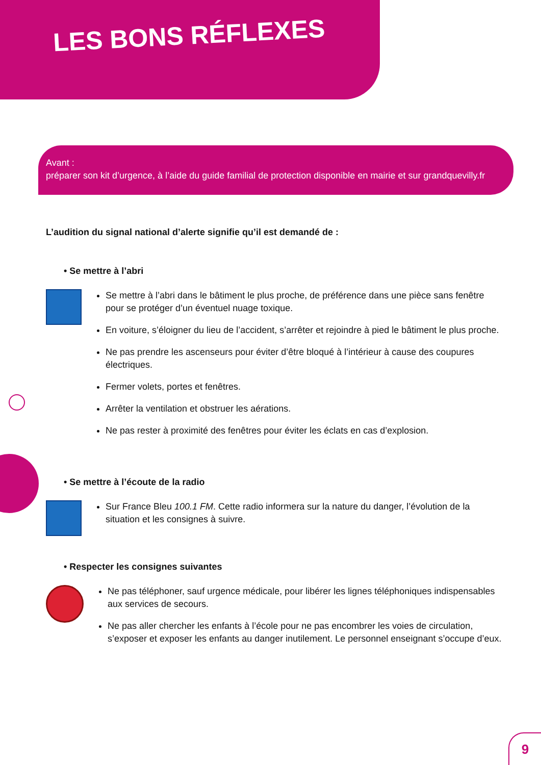LES BONS RÉFLEXES
Avant :
préparer son kit d’urgence, à l’aide du guide familial de protection disponible en mairie et sur grandquevilly.fr
L’audition du signal national d’alerte signifie qu’il est demandé de :
• Se mettre à l’abri
Se mettre à l’abri dans le bâtiment le plus proche, de préférence dans une pièce sans fenêtre pour se protéger d’un éventuel nuage toxique.
En voiture, s’éloigner du lieu de l’accident, s’arrêter et rejoindre à pied le bâtiment le plus proche.
Ne pas prendre les ascenseurs pour éviter d’être bloqué à l’intérieur à cause des coupures électriques.
Fermer volets, portes et fenêtres.
Arrêter la ventilation et obstruer les aérations.
Ne pas rester à proximité des fenêtres pour éviter les éclats en cas d’explosion.
• Se mettre à l’écoute de la radio
Sur France Bleu 100.1 FM. Cette radio informera sur la nature du danger, l’évolution de la situation et les consignes à suivre.
• Respecter les consignes suivantes
Ne pas téléphoner, sauf urgence médicale, pour libérer les lignes téléphoniques indispensables aux services de secours.
Ne pas aller chercher les enfants à l’école pour ne pas encombrer les voies de circulation, s’exposer et exposer les enfants au danger inutilement. Le personnel enseignant s’occupe d’eux.
9